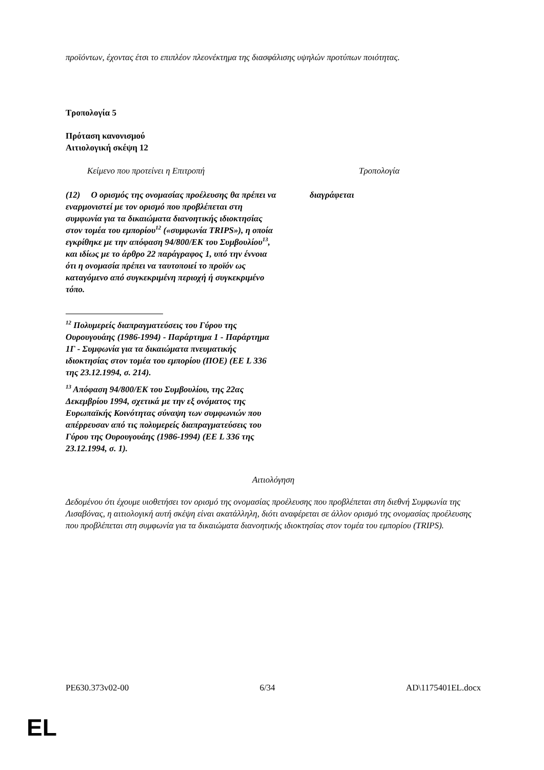προϊόντων, έχοντας έτσι το επιπλέον πλεονέκτημα της διασφάλισης υψηλών προτύπων ποιότητας.
Τροπολογία 5
Πρόταση κανονισμού
Αιτιολογική σκέψη 12
| Κείμενο που προτείνει η Επιτροπή | Τροπολογία |
| (12) Ο ορισμός της ονομασίας προέλευσης θα πρέπει να εναρμονιστεί με τον ορισμό που προβλέπεται στη συμφωνία για τα δικαιώματα διανοητικής ιδιοκτησίας στον τομέα του εμπορίου<sup>12</sup> («συμφωνία TRIPS»), η οποία εγκρίθηκε με την απόφαση 94/800/ΕΚ του Συμβουλίου<sup>13</sup>, και ιδίως με το άρθρο 22 παράγραφος 1, υπό την έννοια ότι η ονομασία πρέπει να ταυτοποιεί το προϊόν ως καταγόμενο από συγκεκριμένη περιοχή ή συγκεκριμένο τόπο. <sup>12</sup> Πολυμερείς διαπραγματεύσεις του Γύρου της Ουρουγουάης (1986-1994) - Παράρτημα 1 - Παράρτημα 1Γ - Συμφωνία για τα δικαιώματα πνευματικής ιδιοκτησίας στον τομέα του εμπορίου (ΠΟΕ) (ΕΕ L 336 της 23.12.1994, σ. 214). <sup>13</sup> Απόφαση 94/800/ΕΚ του Συμβουλίου, της 22ας Δεκεμβρίου 1994, σχετικά με την εξ ονόματος της Ευρωπαϊκής Κοινότητας σύναψη των συμφωνιών που απέρρευσαν από τις πολυμερείς διαπραγματεύσεις του Γύρου της Ουρουγουάης (1986-1994) (ΕΕ L 336 της 23.12.1994, σ. 1). | διαγράφεται |
Αιτιολόγηση
Δεδομένου ότι έχουμε υιοθετήσει τον ορισμό της ονομασίας προέλευσης που προβλέπεται στη διεθνή Συμφωνία της Λισαβόνας, η αιτιολογική αυτή σκέψη είναι ακατάλληλη, διότι αναφέρεται σε άλλον ορισμό της ονομασίας προέλευσης που προβλέπεται στη συμφωνία για τα δικαιώματα διανοητικής ιδιοκτησίας στον τομέα του εμπορίου (TRIPS).
PE630.373v02-00 6/34 AD\1175401EL.docx
EL